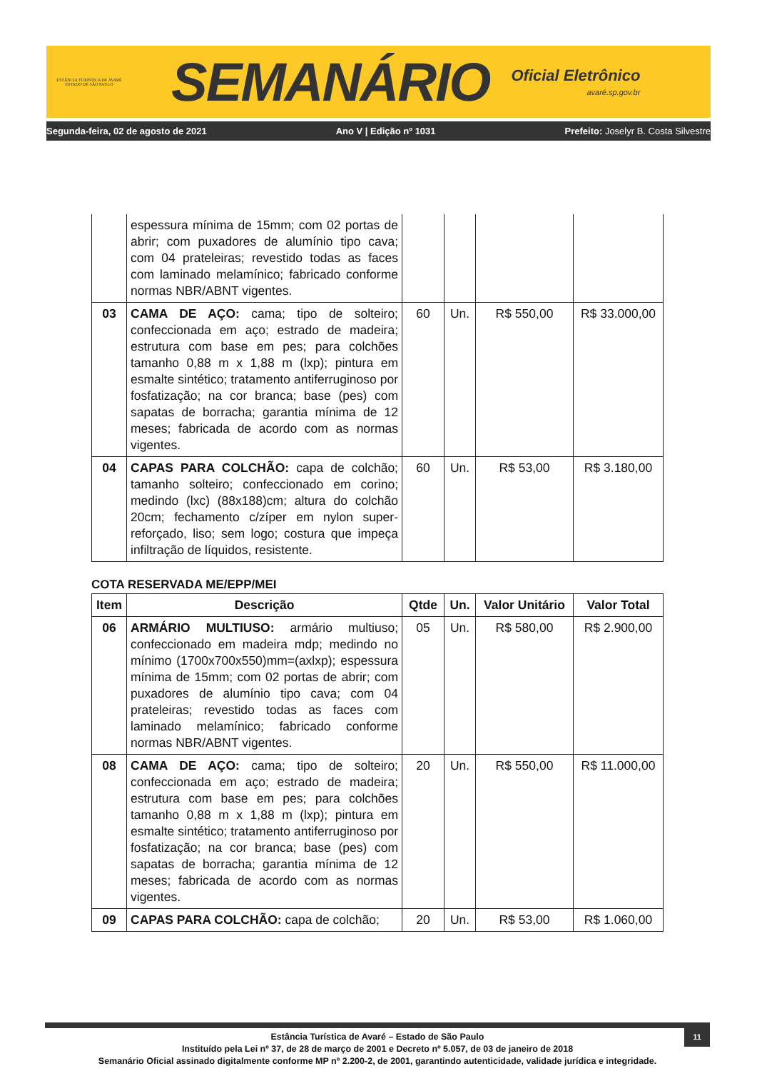ESTÂNCIA TURÍSTICA DE AVARÉ
ESTADO DE SÃO PAULO
SEMANÁRIO
Oficial Eletrônico
avaré.sp.gov.br
Segunda-feira, 02 de agosto de 2021 Ano V | Edição nº 1031 Prefeito: Joselyr B. Costa Silvestre
| | espessura mínima de 15mm; com 02 portas de abrir; com puxadores de alumínio tipo cava; com 04 prateleiras; revestido todas as faces com laminado melamínico; fabricado conforme normas NBR/ABNT vigentes. | | | | |
| 03 | CAMA DE AÇO: cama; tipo de solteiro; confeccionada em aço; estrado de madeira; estrutura com base em pes; para colchões tamanho 0,88 m x 1,88 m (lxp); pintura em esmalte sintético; tratamento antiferruginoso por fosfatização; na cor branca; base (pes) com sapatas de borracha; garantia mínima de 12 meses; fabricada de acordo com as normas vigentes. | 60 | Un. | R$ 550,00 | R$ 33.000,00 |
| 04 | CAPAS PARA COLCHÃO: capa de colchão; tamanho solteiro; confeccionado em corino; medindo (lxc) (88x188)cm; altura do colchão 20cm; fechamento c/zíper em nylon super-reforçado, liso; sem logo; costura que impeça infiltração de líquidos, resistente. | 60 | Un. | R$ 53,00 | R$ 3.180,00 |
COTA RESERVADA ME/EPP/MEI
| Item | Descrição | Qtde | Un. | Valor Unitário | Valor Total |
| --- | --- | --- | --- | --- | --- |
| 06 | ARMÁRIO MULTIUSO: armário multiuso; confeccionado em madeira mdp; medindo no mínimo (1700x700x550)mm=(axlxp); espessura mínima de 15mm; com 02 portas de abrir; com puxadores de alumínio tipo cava; com 04 prateleiras; revestido todas as faces com laminado melamínico; fabricado conforme normas NBR/ABNT vigentes. | 05 | Un. | R$ 580,00 | R$ 2.900,00 |
| 08 | CAMA DE AÇO: cama; tipo de solteiro; confeccionada em aço; estrado de madeira; estrutura com base em pes; para colchões tamanho 0,88 m x 1,88 m (lxp); pintura em esmalte sintético; tratamento antiferruginoso por fosfatização; na cor branca; base (pes) com sapatas de borracha; garantia mínima de 12 meses; fabricada de acordo com as normas vigentes. | 20 | Un. | R$ 550,00 | R$ 11.000,00 |
| 09 | CAPAS PARA COLCHÃO: capa de colchão; | 20 | Un. | R$ 53,00 | R$ 1.060,00 |
11
Estância Turística de Avaré – Estado de São Paulo
Instituído pela Lei nº 37, de 28 de março de 2001 e Decreto nº 5.057, de 03 de janeiro de 2018
Semanário Oficial assinado digitalmente conforme MP nº 2.200-2, de 2001, garantindo autenticidade, validade jurídica e integridade.